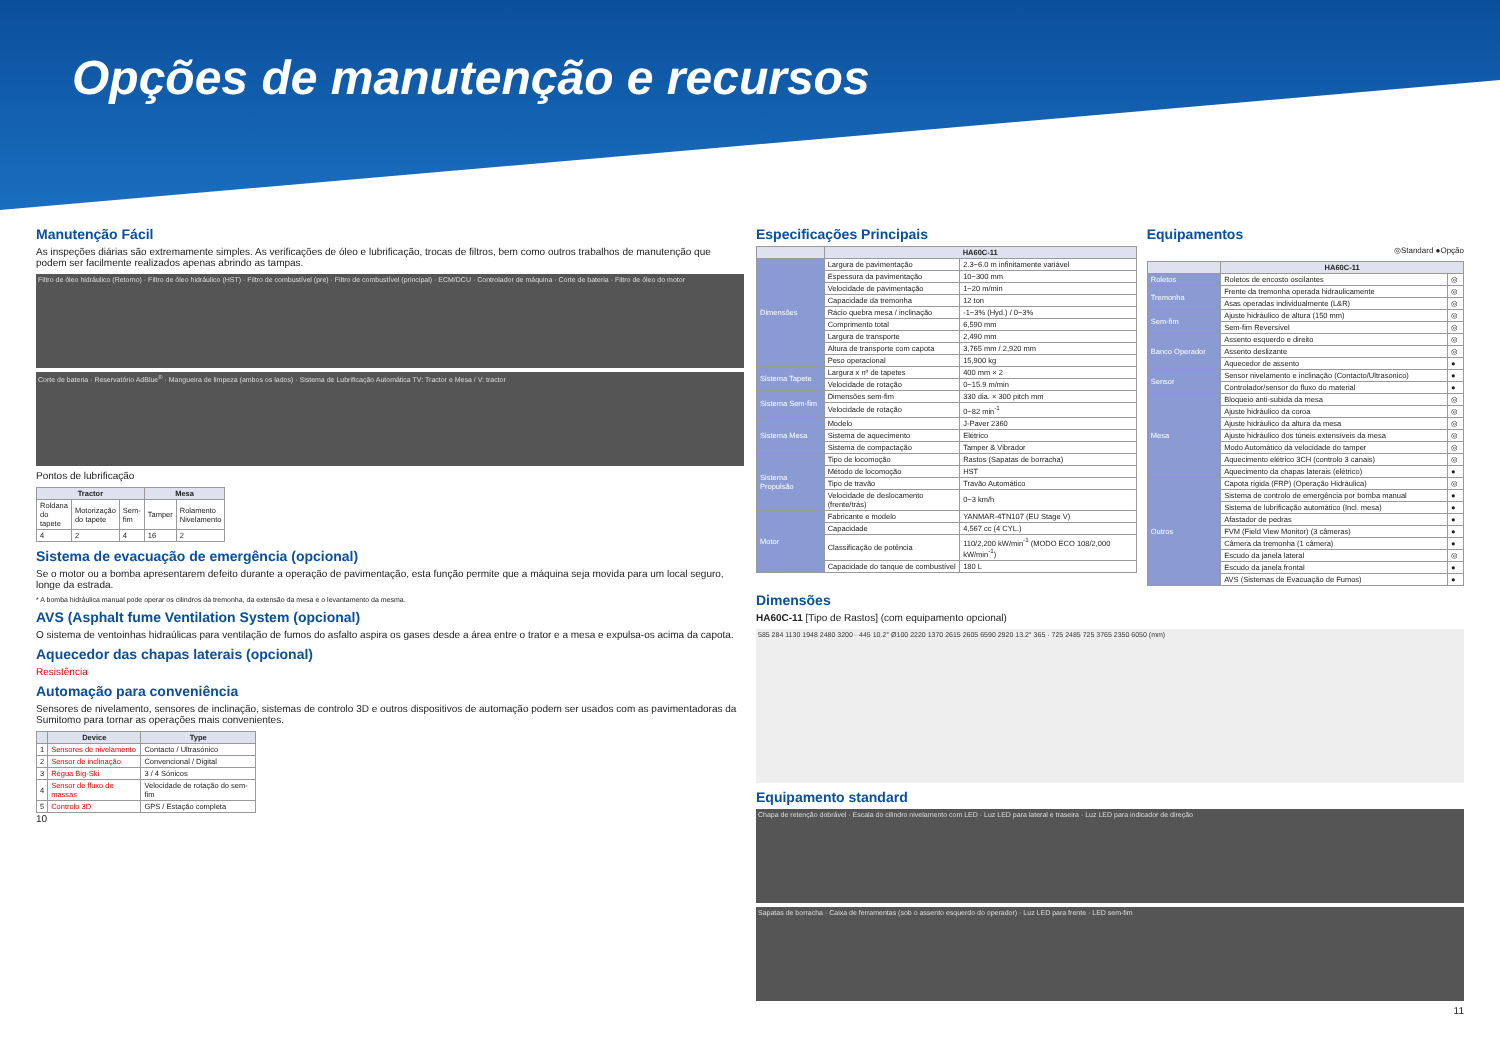Opções de manutenção e recursos
Manutenção Fácil
As inspeções diárias são extremamente simples. As verificações de óleo e lubrificação, trocas de filtros, bem como outros trabalhos de manutenção que podem ser facilmente realizados apenas abrindo as tampas.
Filtro de óleo hidráulico (Retorno) · Filtro de óleo hidráulico (HST) · Filtro de combustível (pre) · Filtro de combustível (principal) · ECM/DCU · Controlador de máquina · Corte de bateria · Filtro de óleo do motor
Corte de bateria · Reservatório AdBlue<sup>®</sup> · Mangueira de limpeza (ambos os lados) · Sistema de Lubrificação Automática TV: Tractor e Mesa / V: tractor
Pontos de lubrificação
| Tractor | | | Mesa | |
| --- | --- | --- | --- | --- |
| Roldana do tapete | Motorização do tapete | Sem-fim | Tamper | Rolamento Nivelamento |
| 4 | 2 | 4 | 16 | 2 |
Sistema de evacuação de emergência (opcional)
Se o motor ou a bomba apresentarem defeito durante a operação de pavimentação, esta função permite que a máquina seja movida para um local seguro, longe da estrada.
* A bomba hidráulica manual pode operar os cilindros da tremonha, da extensão da mesa e o levantamento da mesma.
AVS (Asphalt fume Ventilation System (opcional)
O sistema de ventoinhas hidraúlicas para ventilação de fumos do asfalto aspira os gases desde a área entre o trator e a mesa e expulsa-os acima da capota.
Aquecedor das chapas laterais (opcional)
Resistência
Automação para conveniência
Sensores de nivelamento, sensores de inclinação, sistemas de controlo 3D e outros dispositivos de automação podem ser usados com as pavimentadoras da Sumitomo para tornar as operações mais convenientes.
| | Device | Type |
| --- | --- | --- |
| 1 | Sensores de nivelamento | Contacto / Ultrasónico |
| 2 | Sensor de inclinação | Convencional / Digital |
| 3 | Régua Big-Ski | 3 / 4 Sónicos |
| 4 | Sensor de fluxo de massas | Velocidade de rotação do sem-fim |
| 5 | Controlo 3D | GPS / Estação completa |
10
Especificações Principais
| | HA60C-11 | |
| --- | --- | --- |
| Dimensões | Largura de pavimentação | 2.3~6.0 m infinitamente variável |
| | Espessura da pavimentação | 10~300 mm |
| | Velocidade de pavimentação | 1~20 m/min |
| | Capacidade da tremonha | 12 ton |
| | Rácio quebra mesa / inclinação | -1~3% (Hyd.) / 0~3% |
| | Comprimento total | 6,590 mm |
| | Largura de transporte | 2,490 mm |
| | Altura de transporte com capota | 3,765 mm / 2,920 mm |
| | Peso operacional | 15,900 kg |
| Sistema Tapete | Largura x nº de tapetes | 400 mm × 2 |
| | Velocidade de rotação | 0~15.9 m/min |
| Sistema Sem-fim | Dimensões sem-fim | 330 dia. × 300 pitch mm |
| | Velocidade de rotação | 0~82 min<sup>-1</sup> |
| Sistema Mesa | Modelo | J-Paver 2360 |
| | Sistema de aquecimento | Elétrico |
| | Sistema de compactação | Tamper & Vibrador |
| Sistema Propulsão | Tipo de locomoção | Rastos (Sapatas de borracha) |
| | Método de locomoção | HST |
| | Tipo de travão | Travão Automático |
| | Velocidade de deslocamento (frente/trás) | 0~3 km/h |
| Motor | Fabricante e modelo | YANMAR-4TN107 (EU Stage V) |
| | Capacidade | 4,567 cc (4 CYL.) |
| | Classificação de potência | 110/2,200 kW/min<sup>-1</sup> (MODO ECO 108/2,000 kW/min<sup>-1</sup>) |
| | Capacidade do tanque de combustível | 180 L |
Equipamentos
◎Standard ●Opção
| | HA60C-11 | |
| --- | --- | --- |
| Roletos | Roletos de encosto oscilantes | ◎ |
| Tremonha | Frente da tremonha operada hidraulicamente | ◎ |
| | Asas operadas individualmente (L&R) | ◎ |
| Sem-fim | Ajuste hidráulico de altura (150 mm) | ◎ |
| | Sem-fim Reversível | ◎ |
| Banco Operador | Assento esquerdo e direito | ◎ |
| | Assento deslizante | ◎ |
| | Aquecedor de assento | ● |
| Sensor | Sensor nivelamento e inclinação (Contacto/Ultrasonico) | ● |
| | Controlador/sensor do fluxo do material | ● |
| Mesa | Bloqueio anti-subida da mesa | ◎ |
| | Ajuste hidráulico da coroa | ◎ |
| | Ajuste hidráulico da altura da mesa | ◎ |
| | Ajuste hidráulico dos túneis extensíveis da mesa | ◎ |
| | Modo Automático da velocidade do tamper | ◎ |
| | Aquecimento elétrico 3CH (controlo 3 canais) | ◎ |
| | Aquecimento da chapas laterais (elétrico) | ● |
| Outros | Capota rígida (FRP) (Operação Hidráulica) | ◎ |
| | Sistema de controlo de emergência por bomba manual | ● |
| | Sistema de lubrificação automático (Incl. mesa) | ● |
| | Afastador de pedras | ● |
| | FVM (Field View Monitor) (3 câmeras) | ● |
| | Câmera da tremonha (1 câmera) | ● |
| | Escudo da janela lateral | ◎ |
| | Escudo da janela frontal | ● |
| | AVS (Sistemas de Evacuação de Fumos) | ● |
Dimensões
HA60C-11 [Tipo de Rastos] (com equipamento opcional)
585 284 1130 1948 2480 3200 · 445 10.2° Ø100 2220 1370 2615 2605 6590 2920 13.2° 365 · 725 2485 725 3765 2350 6050 (mm)
Equipamento standard
Chapa de retenção dobrável · Escala do cilindro nivelamento com LED · Luz LED para lateral e traseira · Luz LED para indicador de direção
Sapatas de borracha · Caixa de ferramentas (sob o assento esquerdo do operador) · Luz LED para frente · LED sem-fim
11